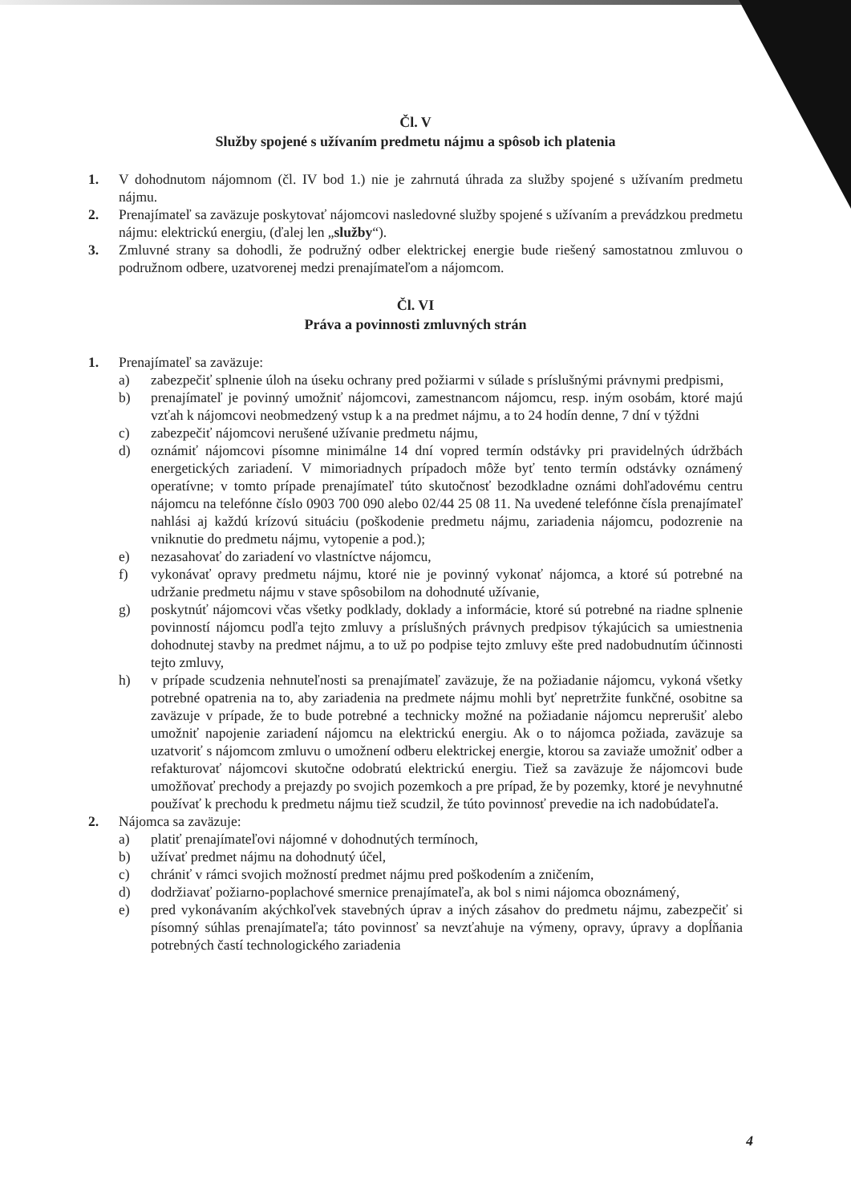Čl. V
Služby spojené s užívaním predmetu nájmu a spôsob ich platenia
1. V dohodnutom nájomnom (čl. IV bod 1.) nie je zahrnutá úhrada za služby spojené s užívaním predmetu nájmu.
2. Prenajímateľ sa zaväzuje poskytovať nájomcovi nasledovné služby spojené s užívaním a prevádzkou predmetu nájmu: elektrickú energiu, (ďalej len „služby“).
3. Zmluvné strany sa dohodli, že podružný odber elektrickej energie bude riešený samostatnou zmluvou o podružnom odbere, uzatvorenej medzi prenajímateľom a nájomcom.
Čl. VI
Práva a povinnosti zmluvných strán
1. Prenajímateľ sa zaväzuje:
a) zabezpečiť splnenie úloh na úseku ochrany pred požiarmi v súlade s príslušnými právnymi predpismi,
b) prenajímateľ je povinný umožniť nájomcovi, zamestnancom nájomcu, resp. iným osobám, ktoré majú vzťah k nájomcovi neobmedzený vstup k a na predmet nájmu, a to 24 hodín denne, 7 dní v týždni
c) zabezpečiť nájomcovi nerušené užívanie predmetu nájmu,
d) oznámiť nájomcovi písomne minimálne 14 dní vopred termín odstávky pri pravidelných údržbách energetických zariadení. V mimoriadnych prípadoch môže byť tento termín odstávky oznámený operatívne; v tomto prípade prenajímateľ túto skutočnosť bezodkladne oznámi dohľadovému centru nájomcu na telefónne číslo 0903 700 090 alebo 02/44 25 08 11. Na uvedené telefónne čísla prenajímateľ nahlási aj každú krízovú situáciu (poškodenie predmetu nájmu, zariadenia nájomcu, podozrenie na vniknutie do predmetu nájmu, vytopenie a pod.);
e) nezasahovať do zariadení vo vlastníctve nájomcu,
f) vykonávať opravy predmetu nájmu, ktoré nie je povinný vykonať nájomca, a ktoré sú potrebné na udržanie predmetu nájmu v stave spôsobilom na dohodnuté užívanie,
g) poskytnúť nájomcovi včas všetky podklady, doklady a informácie, ktoré sú potrebné na riadne splnenie povinností nájomcu podľa tejto zmluvy a príslušných právnych predpisov týkajúcich sa umiestnenia dohodnutej stavby na predmet nájmu, a to už po podpise tejto zmluvy ešte pred nadobudnutím účinnosti tejto zmluvy,
h) v prípade scudzenia nehnuteľnosti sa prenajímateľ zaväzuje, že na požiadanie nájomcu, vykoná všetky potrebné opatrenia na to, aby zariadenia na predmete nájmu mohli byť nepretržite funkčné, osobitne sa zaväzuje v prípade, že to bude potrebné a technicky možné na požiadanie nájomcu neprerušiť alebo umožniť napojenie zariadení nájomcu na elektrickú energiu. Ak o to nájomca požiada, zaväzuje sa uzatvoriť s nájomcom zmluvu o umožnení odberu elektrickej energie, ktorou sa zaviaže umožniť odber a refakturovať nájomcovi skutočne odobratú elektrickú energiu. Tiež sa zaväzuje že nájomcovi bude umožňovať prechody a prejazdy po svojich pozemkoch a pre prípad, že by pozemky, ktoré je nevyhnutné používať k prechodu k predmetu nájmu tiež scudzil, že túto povinnosť prevedie na ich nadobúdateľa.
2. Nájomca sa zaväzuje:
a) platiť prenajímateľovi nájomné v dohodnutých termínoch,
b) užívať predmet nájmu na dohodnutý účel,
c) chrániť v rámci svojich možností predmet nájmu pred poškodením a zničením,
d) dodržiavať požiarno-poplachové smernice prenajímateľa, ak bol s nimi nájomca oboznámený,
e) pred vykonávaním akýchkoľvek stavebných úprav a iných zásahov do predmetu nájmu, zabezpečiť si písomný súhlas prenajímateľa; táto povinnosť sa nevzťahuje na výmeny, opravy, úpravy a dopĺňania potrebných častí technologického zariadenia
4